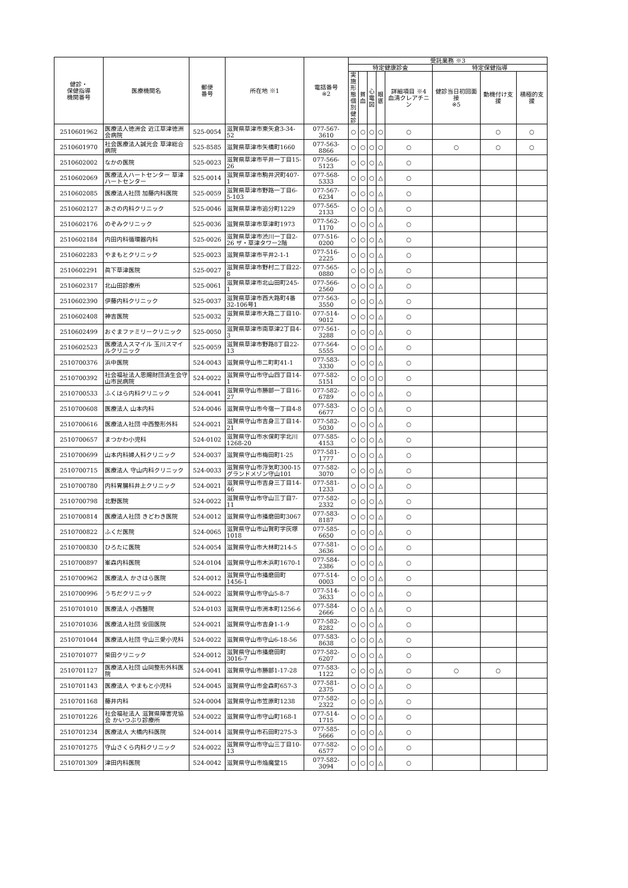| 健診・ 保健指導 機関番号 | 医療機関名 | 郵便 番号 | 所在地 ※1 | 電話番号 ※2 | 受託業務 ※3 | | | | | | | |
| --- | --- | --- | --- | --- | --- | --- | --- | --- | --- | --- | --- | --- |
| | | | | | 特定健康診査 | | | | | 特定保健指導 | | |
| | | | | | 実施形態 個別健診 | 貧 血 | 心 電 図 | 眼 底 | 詳細項目 ※4 血清クレアチニン | 健診当日初回面接 ※5 | 動機付け支援 | 積極的支援 |
| 2510601962 | 医療法人徳洲会 近江草津徳洲会病院 | 525-0054 | 滋賀県草津市東矢倉3-34-52 | 077-567-3610 | ○ | ○ | ○ | ○ | ○ | | ○ | ○ |
| 2510601970 | 社会医療法人誠光会 草津総合病院 | 525-8585 | 滋賀県草津市矢橋町1660 | 077-563-8866 | ○ | ○ | ○ | ○ | ○ | ○ | ○ | ○ |
| 2510602002 | なかの医院 | 525-0023 | 滋賀県草津市平井一丁目15-26 | 077-566-5123 | ○ | ○ | ○ | △ | ○ | | | |
| 2510602069 | 医療法人ハートセンター 草津ハートセンター | 525-0014 | 滋賀県草津市駒井沢町407-1 | 077-568-5333 | ○ | ○ | ○ | △ | ○ | | | |
| 2510602085 | 医療法人社団 加藤内科医院 | 525-0059 | 滋賀県草津市野路一丁目6-5-103 | 077-567-6234 | ○ | ○ | ○ | △ | ○ | | | |
| 2510602127 | あさの内科クリニック | 525-0046 | 滋賀県草津市追分町1229 | 077-565-2133 | ○ | ○ | ○ | △ | ○ | | | |
| 2510602176 | のぞみクリニック | 525-0036 | 滋賀県草津市草津町1973 | 077-562-1170 | ○ | ○ | ○ | △ | ○ | | | |
| 2510602184 | 内田内科循環器内科 | 525-0026 | 滋賀県草津市渋川一丁目2-26 ザ・草津タワー2階 | 077-516-0200 | ○ | ○ | ○ | △ | ○ | | | |
| 2510602283 | やまもとクリニック | 525-0023 | 滋賀県草津市平井2-1-1 | 077-516-2225 | ○ | ○ | ○ | △ | ○ | | | |
| 2510602291 | 眞下草津医院 | 525-0027 | 滋賀県草津市野村二丁目22-8 | 077-565-0880 | ○ | ○ | ○ | △ | ○ | | | |
| 2510602317 | 北山田診療所 | 525-0061 | 滋賀県草津市北山田町245-1 | 077-566-2560 | ○ | ○ | ○ | △ | ○ | | | |
| 2510602390 | 伊藤内科クリニック | 525-0037 | 滋賀県草津市西大路町4番32-106号1 | 077-563-3550 | ○ | ○ | ○ | △ | ○ | | | |
| 2510602408 | 神吉医院 | 525-0032 | 滋賀県草津市大路二丁目10-7 | 077-514-9012 | ○ | ○ | ○ | △ | ○ | | | |
| 2510602499 | おぐまファミリークリニック | 525-0050 | 滋賀県草津市南草津2丁目4-3 | 077-561-3288 | ○ | ○ | ○ | △ | ○ | | | |
| 2510602523 | 医療法人スマイル 玉川スマイルクリニック | 525-0059 | 滋賀県草津市野路8丁目22-13 | 077-564-5555 | ○ | ○ | ○ | △ | ○ | | | |
| 2510700376 | 浜中医院 | 524-0043 | 滋賀県守山市二町町41-1 | 077-583-3330 | ○ | ○ | ○ | △ | ○ | | | |
| 2510700392 | 社会福祉法人恩賜財団済生会守山市民病院 | 524-0022 | 滋賀県守山市守山四丁目14-1 | 077-582-5151 | ○ | ○ | ○ | ○ | ○ | | | |
| 2510700533 | ふくはら内科クリニック | 524-0041 | 滋賀県守山市勝部一丁目16-27 | 077-582-6789 | ○ | ○ | ○ | △ | ○ | | | |
| 2510700608 | 医療法人 山本内科 | 524-0046 | 滋賀県守山市今宿一丁目4-8 | 077-583-6677 | ○ | ○ | ○ | △ | ○ | | | |
| 2510700616 | 医療法人社団 中西整形外科 | 524-0021 | 滋賀県守山市吉身三丁目14-21 | 077-582-5030 | ○ | ○ | ○ | △ | ○ | | | |
| 2510700657 | まつかわ小児科 | 524-0102 | 滋賀県守山市水保町字北川1268-20 | 077-585-4153 | ○ | ○ | ○ | △ | ○ | | | |
| 2510700699 | 山本内科婦人科クリニック | 524-0037 | 滋賀県守山市梅田町1-25 | 077-581-1777 | ○ | ○ | ○ | △ | ○ | | | |
| 2510700715 | 医療法人 守山内科クリニック | 524-0033 | 滋賀県守山市浮気町300-15 グランドメゾン守山101 | 077-582-3070 | ○ | ○ | ○ | △ | ○ | | | |
| 2510700780 | 内科胃腸科井上クリニック | 524-0021 | 滋賀県守山市吉身三丁目14-46 | 077-581-1233 | ○ | ○ | ○ | △ | ○ | | | |
| 2510700798 | 北野医院 | 524-0022 | 滋賀県守山市守山三丁目7-11 | 077-582-2332 | ○ | ○ | ○ | △ | ○ | | | |
| 2510700814 | 医療法人社団 きどわき医院 | 524-0012 | 滋賀県守山市播磨田町3067 | 077-583-8187 | ○ | ○ | ○ | △ | ○ | | | |
| 2510700822 | ふくだ医院 | 524-0065 | 滋賀県守山市山賀町字灰塚1018 | 077-585-6650 | ○ | ○ | ○ | △ | ○ | | | |
| 2510700830 | ひろたに医院 | 524-0054 | 滋賀県守山市大林町214-5 | 077-581-3636 | ○ | ○ | ○ | △ | ○ | | | |
| 2510700897 | 峯森内科医院 | 524-0104 | 滋賀県守山市木浜町1670-1 | 077-584-2386 | ○ | ○ | ○ | △ | ○ | | | |
| 2510700962 | 医療法人 かさはら医院 | 524-0012 | 滋賀県守山市播磨田町1456-1 | 077-514-0003 | ○ | ○ | ○ | △ | ○ | | | |
| 2510700996 | うちだクリニック | 524-0022 | 滋賀県守山市守山5-8-7 | 077-514-3633 | ○ | ○ | ○ | △ | ○ | | | |
| 2510701010 | 医療法人 小西醫院 | 524-0103 | 滋賀県守山市洲本町1256-6 | 077-584-2666 | ○ | ○ | △ | △ | ○ | | | |
| 2510701036 | 医療法人社団 安田医院 | 524-0021 | 滋賀県守山市吉身1-1-9 | 077-582-8282 | ○ | ○ | ○ | △ | ○ | | | |
| 2510701044 | 医療法人社団 守山三愛小児科 | 524-0022 | 滋賀県守山市守山6-18-56 | 077-583-8638 | ○ | ○ | ○ | △ | ○ | | | |
| 2510701077 | 柴田クリニック | 524-0012 | 滋賀県守山市播磨田町3016-7 | 077-582-6207 | ○ | ○ | ○ | △ | ○ | | | |
| 2510701127 | 医療法人社団 山岡整形外科医院 | 524-0041 | 滋賀県守山市勝部1-17-28 | 077-583-1122 | ○ | ○ | ○ | △ | ○ | ○ | ○ | |
| 2510701143 | 医療法人 やまもと小児科 | 524-0045 | 滋賀県守山市金森町657-3 | 077-581-2375 | ○ | ○ | ○ | △ | ○ | | | |
| 2510701168 | 藤井内科 | 524-0004 | 滋賀県守山市笠原町1238 | 077-582-2322 | ○ | ○ | ○ | △ | ○ | | | |
| 2510701226 | 社会福祉法人 滋賀県障害児協会 かいつぶり診療所 | 524-0022 | 滋賀県守山市守山町168-1 | 077-514-1715 | ○ | ○ | ○ | △ | ○ | | | |
| 2510701234 | 医療法人 大橋内科医院 | 524-0014 | 滋賀県守山市石田町275-3 | 077-585-5666 | ○ | ○ | ○ | △ | ○ | | | |
| 2510701275 | 守山さくら内科クリニック | 524-0022 | 滋賀県守山市守山三丁目10-13 | 077-582-6577 | ○ | ○ | ○ | △ | ○ | | | |
| 2510701309 | 津田内科医院 | 524-0042 | 滋賀県守山市焔魔堂15 | 077-582-3094 | ○ | ○ | ○ | △ | ○ | | | |